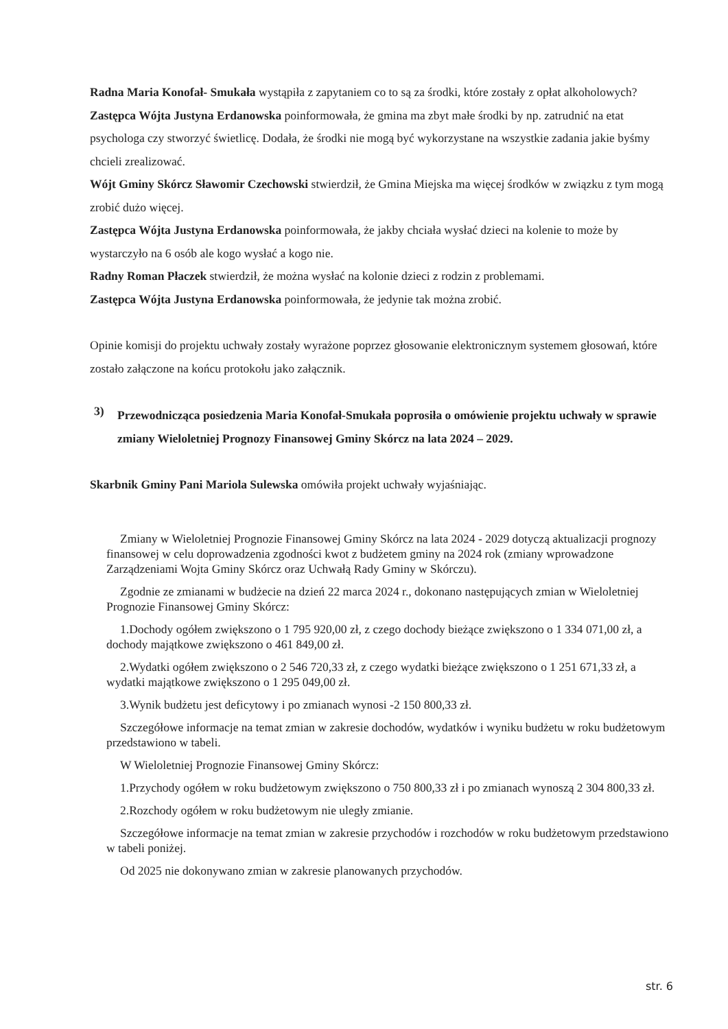Radna Maria Konofał- Smukała wystąpiła z zapytaniem co to są za środki, które zostały z opłat alkoholowych?
Zastępca Wójta Justyna Erdanowska poinformowała, że gmina ma zbyt małe środki by np. zatrudnić na etat psychologa czy stworzyć świetlicę. Dodała, że środki nie mogą być wykorzystane na wszystkie zadania jakie byśmy chcieli zrealizować.
Wójt Gminy Skórcz Sławomir Czechowski stwierdził, że Gmina Miejska ma więcej środków w związku z tym mogą zrobić dużo więcej.
Zastępca Wójta Justyna Erdanowska poinformowała, że jakby chciała wysłać dzieci na kolenie to może by wystarczyło na 6 osób ale kogo wysłać a kogo nie.
Radny Roman Płaczek stwierdził, że można wysłać na kolonie dzieci z rodzin z problemami.
Zastępca Wójta Justyna Erdanowska poinformowała, że jedynie tak można zrobić.
Opinie komisji do projektu uchwały zostały wyrażone poprzez głosowanie elektronicznym systemem głosowań, które zostało załączone na końcu protokołu jako załącznik.
3)
Przewodnicząca posiedzenia Maria Konofał-Smukała poprosiła o omówienie projektu uchwały w sprawie zmiany Wieloletniej Prognozy Finansowej Gminy Skórcz na lata 2024 – 2029.
Skarbnik Gminy Pani Mariola Sulewska omówiła projekt uchwały wyjaśniając.
Zmiany w Wieloletniej Prognozie Finansowej Gminy Skórcz na lata 2024 - 2029 dotyczą aktualizacji prognozy finansowej w celu doprowadzenia zgodności kwot z budżetem gminy na 2024 rok (zmiany wprowadzone Zarządzeniami Wojta Gminy Skórcz oraz Uchwałą Rady Gminy w Skórczu).
Zgodnie ze zmianami w budżecie na dzień 22 marca 2024 r., dokonano następujących zmian w Wieloletniej Prognozie Finansowej Gminy Skórcz:
1.Dochody ogółem zwiększono o 1 795 920,00 zł, z czego dochody bieżące zwiększono o 1 334 071,00 zł, a dochody majątkowe zwiększono o 461 849,00 zł.
2.Wydatki ogółem zwiększono o 2 546 720,33 zł, z czego wydatki bieżące zwiększono o 1 251 671,33 zł, a wydatki majątkowe zwiększono o 1 295 049,00 zł.
3.Wynik budżetu jest deficytowy i po zmianach wynosi -2 150 800,33 zł.
Szczegółowe informacje na temat zmian w zakresie dochodów, wydatków i wyniku budżetu w roku budżetowym przedstawiono w tabeli.
W Wieloletniej Prognozie Finansowej Gminy Skórcz:
1.Przychody ogółem w roku budżetowym zwiększono o 750 800,33 zł i po zmianach wynoszą 2 304 800,33 zł.
2.Rozchody ogółem w roku budżetowym nie uległy zmianie.
Szczegółowe informacje na temat zmian w zakresie przychodów i rozchodów w roku budżetowym przedstawiono w tabeli poniżej.
Od 2025 nie dokonywano zmian w zakresie planowanych przychodów.
str. 6